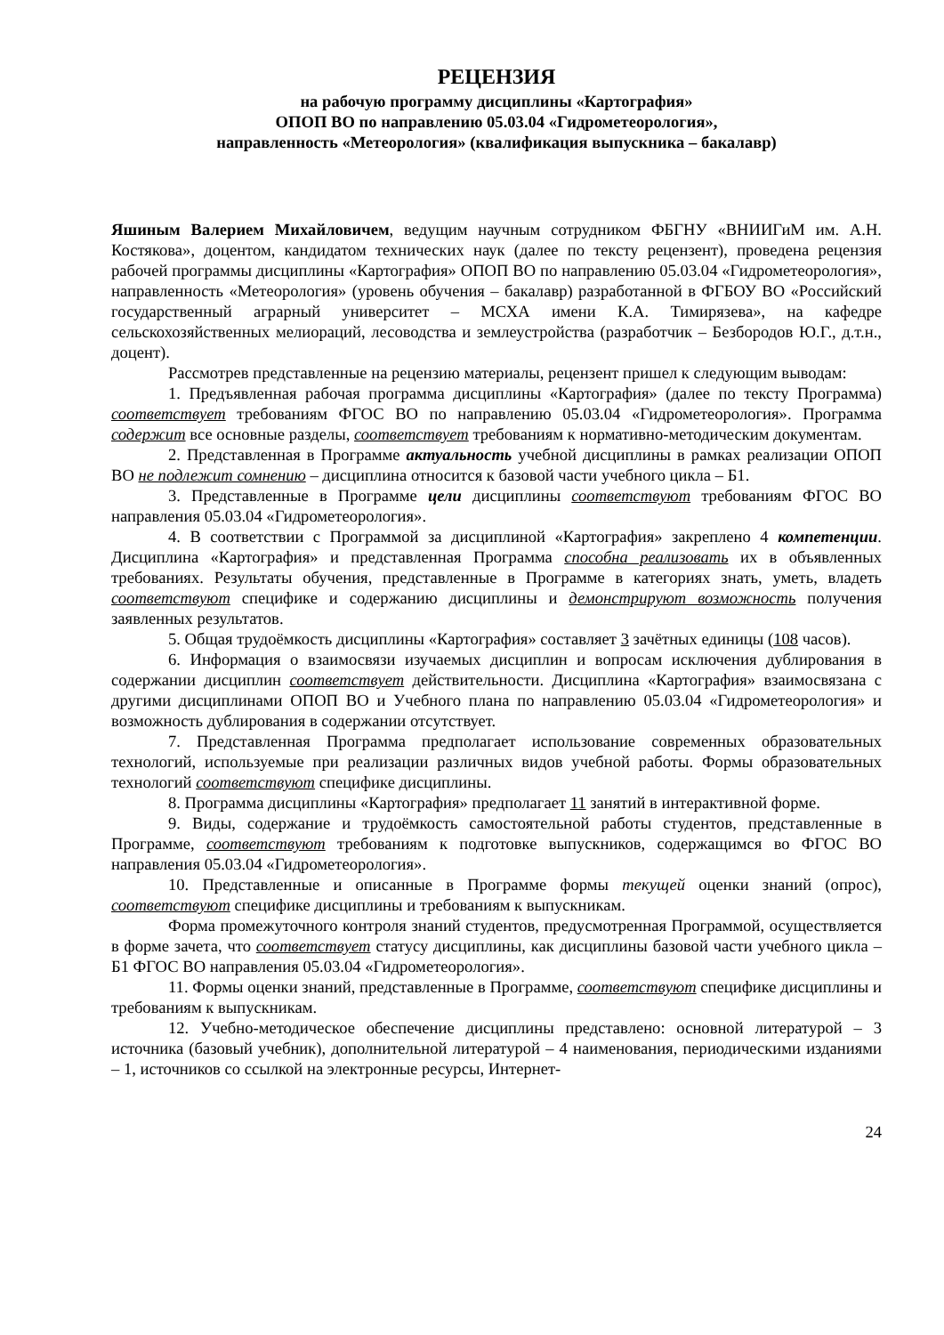РЕЦЕНЗИЯ
на рабочую программу дисциплины «Картография»
ОПОП ВО по направлению 05.03.04 «Гидрометеорология»,
направленность «Метеорология» (квалификация выпускника – бакалавр)
Яшиным Валерием Михайловичем, ведущим научным сотрудником ФБГНУ «ВНИИГиМ им. А.Н. Костякова», доцентом, кандидатом технических наук (далее по тексту рецензент), проведена рецензия рабочей программы дисциплины «Картография» ОПОП ВО по направлению 05.03.04 «Гидрометеорология», направленность «Метеорология» (уровень обучения – бакалавр) разработанной в ФГБОУ ВО «Российский государственный аграрный университет – МСХА имени К.А. Тимирязева», на кафедре сельскохозяйственных мелиораций, лесоводства и землеустройства (разработчик – Безбородов Ю.Г., д.т.н., доцент).
Рассмотрев представленные на рецензию материалы, рецензент пришел к следующим выводам:
1. Предъявленная рабочая программа дисциплины «Картография» (далее по тексту Программа) соответствует требованиям ФГОС ВО по направлению 05.03.04 «Гидрометеорология». Программа содержит все основные разделы, соответствует требованиям к нормативно-методическим документам.
2. Представленная в Программе актуальность учебной дисциплины в рамках реализации ОПОП ВО не подлежит сомнению – дисциплина относится к базовой части учебного цикла – Б1.
3. Представленные в Программе цели дисциплины соответствуют требованиям ФГОС ВО направления 05.03.04 «Гидрометеорология».
4. В соответствии с Программой за дисциплиной «Картография» закреплено 4 компетенции. Дисциплина «Картография» и представленная Программа способна реализовать их в объявленных требованиях. Результаты обучения, представленные в Программе в категориях знать, уметь, владеть соответствуют специфике и содержанию дисциплины и демонстрируют возможность получения заявленных результатов.
5. Общая трудоёмкость дисциплины «Картография» составляет 3 зачётных единицы (108 часов).
6. Информация о взаимосвязи изучаемых дисциплин и вопросам исключения дублирования в содержании дисциплин соответствует действительности. Дисциплина «Картография» взаимосвязана с другими дисциплинами ОПОП ВО и Учебного плана по направлению 05.03.04 «Гидрометеорология» и возможность дублирования в содержании отсутствует.
7. Представленная Программа предполагает использование современных образовательных технологий, используемые при реализации различных видов учебной работы. Формы образовательных технологий соответствуют специфике дисциплины.
8. Программа дисциплины «Картография» предполагает 11 занятий в интерактивной форме.
9. Виды, содержание и трудоёмкость самостоятельной работы студентов, представленные в Программе, соответствуют требованиям к подготовке выпускников, содержащимся во ФГОС ВО направления 05.03.04 «Гидрометеорология».
10. Представленные и описанные в Программе формы текущей оценки знаний (опрос), соответствуют специфике дисциплины и требованиям к выпускникам.
Форма промежуточного контроля знаний студентов, предусмотренная Программой, осуществляется в форме зачета, что соответствует статусу дисциплины, как дисциплины базовой части учебного цикла – Б1 ФГОС ВО направления 05.03.04 «Гидрометеорология».
11. Формы оценки знаний, представленные в Программе, соответствуют специфике дисциплины и требованиям к выпускникам.
12. Учебно-методическое обеспечение дисциплины представлено: основной литературой – 3 источника (базовый учебник), дополнительной литературой – 4 наименования, периодическими изданиями – 1, источников со ссылкой на электронные ресурсы, Интернет-
24